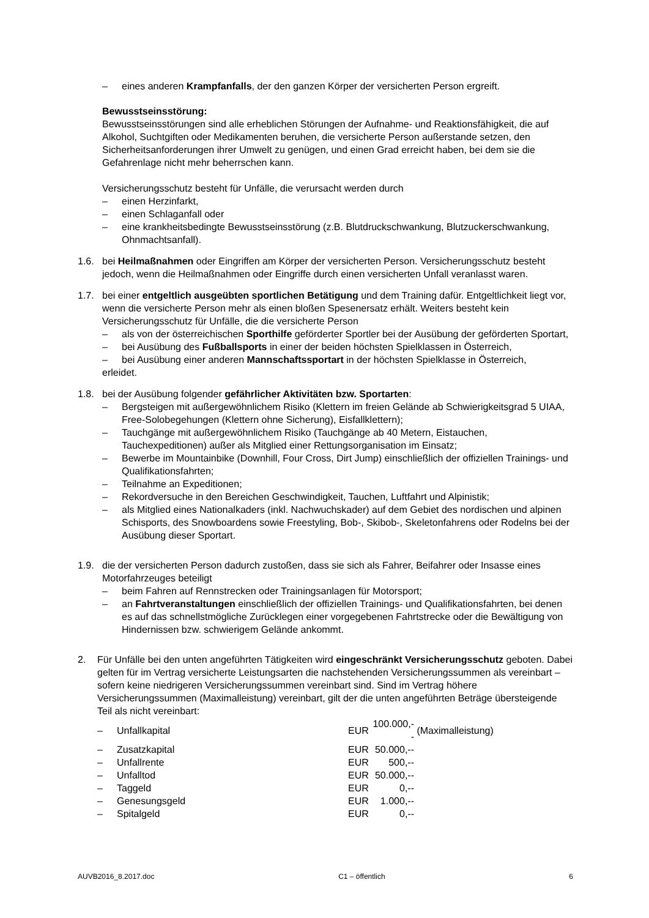– eines anderen Krampfanfalls, der den ganzen Körper der versicherten Person ergreift.
Bewusstseinsstörung:
Bewusstseinsstörungen sind alle erheblichen Störungen der Aufnahme- und Reaktionsfähigkeit, die auf Alkohol, Suchtgiften oder Medikamenten beruhen, die versicherte Person außerstande setzen, den Sicherheitsanforderungen ihrer Umwelt zu genügen, und einen Grad erreicht haben, bei dem sie die Gefahrenlage nicht mehr beherrschen kann.
Versicherungsschutz besteht für Unfälle, die verursacht werden durch
– einen Herzinfarkt,
– einen Schlaganfall oder
– eine krankheitsbedingte Bewusstseinsstörung (z.B. Blutdruckschwankung, Blutzuckerschwankung, Ohnmachtsanfall).
1.6. bei Heilmaßnahmen oder Eingriffen am Körper der versicherten Person. Versicherungsschutz besteht jedoch, wenn die Heilmaßnahmen oder Eingriffe durch einen versicherten Unfall veranlasst waren.
1.7. bei einer entgeltlich ausgeübten sportlichen Betätigung und dem Training dafür. Entgeltlichkeit liegt vor, wenn die versicherte Person mehr als einen bloßen Spesenersatz erhält. Weiters besteht kein Versicherungsschutz für Unfälle, die die versicherte Person
– als von der österreichischen Sporthilfe geförderter Sportler bei der Ausübung der geförderten Sportart,
– bei Ausübung des Fußballsports in einer der beiden höchsten Spielklassen in Österreich,
– bei Ausübung einer anderen Mannschaftssportart in der höchsten Spielklasse in Österreich,
erleidet.
1.8. bei der Ausübung folgender gefährlicher Aktivitäten bzw. Sportarten:
– Bergsteigen mit außergewöhnlichem Risiko (Klettern im freien Gelände ab Schwierigkeitsgrad 5 UIAA, Free-Solobegehungen (Klettern ohne Sicherung), Eisfallklettern);
– Tauchgänge mit außergewöhnlichem Risiko (Tauchgänge ab 40 Metern, Eistauchen, Tauchexpeditionen) außer als Mitglied einer Rettungsorganisation im Einsatz;
– Bewerbe im Mountainbike (Downhill, Four Cross, Dirt Jump) einschließlich der offiziellen Trainings- und Qualifikationsfahrten;
– Teilnahme an Expeditionen;
– Rekordversuche in den Bereichen Geschwindigkeit, Tauchen, Luftfahrt und Alpinistik;
– als Mitglied eines Nationalkaders (inkl. Nachwuchskader) auf dem Gebiet des nordischen und alpinen Schisports, des Snowboardens sowie Freestyling, Bob-, Skibob-, Skeletonfahrens oder Rodelns bei der Ausübung dieser Sportart.
1.9. die der versicherten Person dadurch zustoßen, dass sie sich als Fahrer, Beifahrer oder Insasse eines Motorfahrzeuges beteiligt
– beim Fahren auf Rennstrecken oder Trainingsanlagen für Motorsport;
– an Fahrtveranstaltungen einschließlich der offiziellen Trainings- und Qualifikationsfahrten, bei denen es auf das schnellstmögliche Zurücklegen einer vorgegebenen Fahrtstrecke oder die Bewältigung von Hindernissen bzw. schwierigem Gelände ankommt.
2. Für Unfälle bei den unten angeführten Tätigkeiten wird eingeschränkt Versicherungsschutz geboten. Dabei gelten für im Vertrag versicherte Leistungsarten die nachstehenden Versicherungssummen als vereinbart – sofern keine niedrigeren Versicherungssummen vereinbart sind. Sind im Vertrag höhere Versicherungssummen (Maximalleistung) vereinbart, gilt der die unten angeführten Beträge übersteigende Teil als nicht vereinbart:
| – | Unfallkapital | EUR | 100.000,-- | (Maximalleistung) |
| – | Zusatzkapital | EUR | 50.000,-- | |
| – | Unfallrente | EUR | 500,-- | |
| – | Unfalltod | EUR | 50.000,-- | |
| – | Taggeld | EUR | 0,-- | |
| – | Genesungsgeld | EUR | 1.000,-- | |
| – | Spitalgeld | EUR | 0,-- | |
AUVB2016_8.2017.doc C1 – öffentlich 6